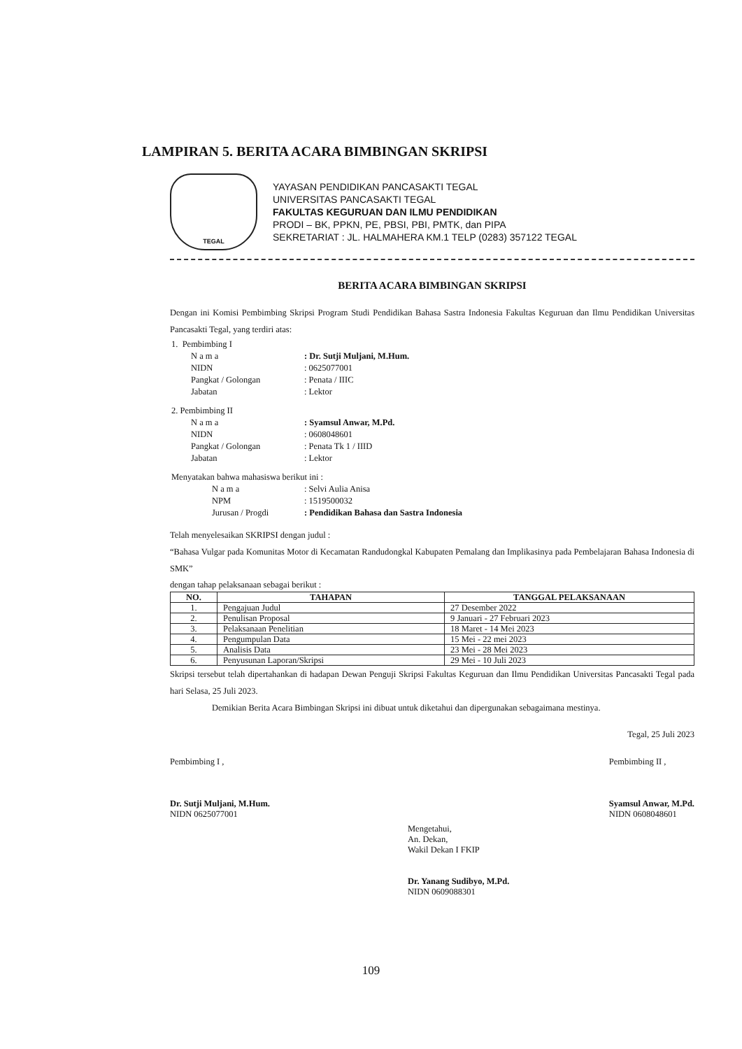LAMPIRAN 5. BERITA ACARA BIMBINGAN SKRIPSI
TEGAL
YAYASAN PENDIDIKAN PANCASAKTI TEGAL
UNIVERSITAS PANCASAKTI TEGAL
FAKULTAS KEGURUAN DAN ILMU PENDIDIKAN
PRODI – BK, PPKN, PE, PBSI, PBI, PMTK, dan PIPA
SEKRETARIAT : JL. HALMAHERA KM.1 TELP (0283) 357122 TEGAL
BERITA ACARA BIMBINGAN SKRIPSI
Dengan ini Komisi Pembimbing Skripsi Program Studi Pendidikan Bahasa Sastra Indonesia Fakultas Keguruan dan Ilmu Pendidikan Universitas Pancasakti Tegal, yang terdiri atas:
| 1. Pembimbing I | |
| N a m a | : Dr. Sutji Muljani, M.Hum. |
| NIDN | : 0625077001 |
| Pangkat / Golongan | : Penata / IIIC |
| Jabatan | : Lektor |
| 2. Pembimbing II | |
| N a m a | : Syamsul Anwar, M.Pd. |
| NIDN | : 0608048601 |
| Pangkat / Golongan | : Penata Tk 1 / IIID |
| Jabatan | : Lektor |
| Menyatakan bahwa mahasiswa berikut ini : | |
| N a m a | : Selvi Aulia Anisa |
| NPM | : 1519500032 |
| Jurusan / Progdi | : Pendidikan Bahasa dan Sastra Indonesia |
Telah menyelesaikan SKRIPSI dengan judul :
“Bahasa Vulgar pada Komunitas Motor di Kecamatan Randudongkal Kabupaten Pemalang dan Implikasinya pada Pembelajaran Bahasa Indonesia di SMK”
dengan tahap pelaksanaan sebagai berikut :
| NO. | TAHAPAN | TANGGAL PELAKSANAAN |
| --- | --- | --- |
| 1. | Pengajuan Judul | 27 Desember 2022 |
| 2. | Penulisan Proposal | 9 Januari - 27 Februari 2023 |
| 3. | Pelaksanaan Penelitian | 18 Maret - 14 Mei 2023 |
| 4. | Pengumpulan Data | 15 Mei - 22 mei 2023 |
| 5. | Analisis Data | 23 Mei - 28 Mei 2023 |
| 6. | Penyusunan Laporan/Skripsi | 29 Mei - 10 Juli 2023 |
Skripsi tersebut telah dipertahankan di hadapan Dewan Penguji Skripsi Fakultas Keguruan dan Ilmu Pendidikan Universitas Pancasakti Tegal pada hari Selasa, 25 Juli 2023.
Demikian Berita Acara Bimbingan Skripsi ini dibuat untuk diketahui dan dipergunakan sebagaimana mestinya.
Tegal, 25 Juli 2023
Pembimbing I ,
Dr. Sutji Muljani, M.Hum.
NIDN 0625077001
Pembimbing II ,
Syamsul Anwar, M.Pd.
NIDN 0608048601
Mengetahui,
An. Dekan,
Wakil Dekan I FKIP
Dr. Yanang Sudibyo, M.Pd.
NIDN 0609088301
109